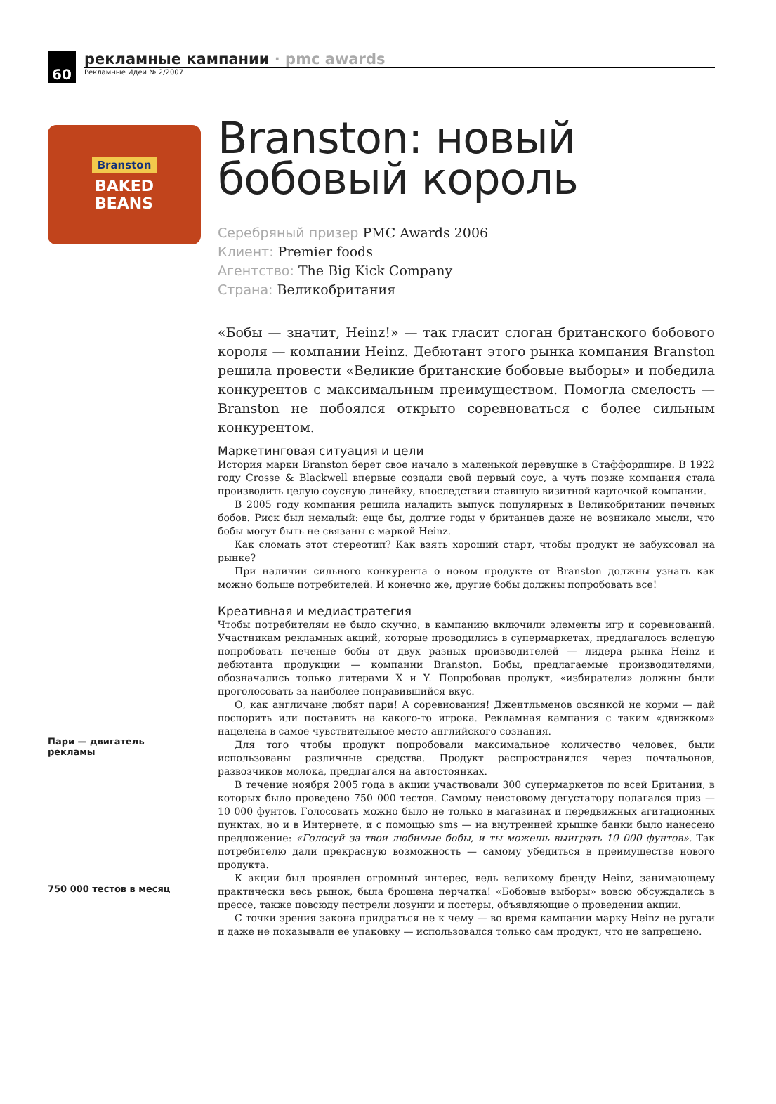60
рекламные кампании · pmc awards
Рекламные Идеи № 2/2007
Branston
BAKED
BEANS
Пари — двигатель
рекламы
750 000 тестов в месяц
Branston: новый бобовый король
Серебряный призер PMC Awards 2006
Клиент: Premier foods
Агентство: The Big Kick Company
Страна: Великобритания
«Бобы — значит, Heinz!» — так гласит слоган британского бобового короля — компании Heinz. Дебютант этого рынка компания Branston решила провести «Великие британские бобовые выборы» и победила конкурентов с максимальным преимуществом. Помогла смелость — Branston не побоялся открыто соревноваться с более сильным конкурентом.
Маркетинговая ситуация и цели
История марки Branston берет свое начало в маленькой деревушке в Стаффордшире. В 1922 году Crosse & Blackwell впервые создали свой первый соус, а чуть позже компания стала производить целую соусную линейку, впоследствии ставшую визитной карточкой компании.
В 2005 году компания решила наладить выпуск популярных в Великобритании печеных бобов. Риск был немалый: еще бы, долгие годы у британцев даже не возникало мысли, что бобы могут быть не связаны с маркой Heinz.
Как сломать этот стереотип? Как взять хороший старт, чтобы продукт не забуксовал на рынке?
При наличии сильного конкурента о новом продукте от Branston должны узнать как можно больше потребителей. И конечно же, другие бобы должны попробовать все!
Креативная и медиастратегия
Чтобы потребителям не было скучно, в кампанию включили элементы игр и соревнований. Участникам рекламных акций, которые проводились в супермаркетах, предлагалось вслепую попробовать печеные бобы от двух разных производителей — лидера рынка Heinz и дебютанта продукции — компании Branston. Бобы, предлагаемые производителями, обозначались только литерами X и Y. Попробовав продукт, «избиратели» должны были проголосовать за наиболее понравившийся вкус.
О, как англичане любят пари! А соревнования! Джентльменов овсянкой не корми — дай поспорить или поставить на какого-то игрока. Рекламная кампания с таким «движком» нацелена в самое чувствительное место английского сознания.
Для того чтобы продукт попробовали максимальное количество человек, были использованы различные средства. Продукт распространялся через почтальонов, развозчиков молока, предлагался на автостоянках.
В течение ноября 2005 года в акции участвовали 300 супермаркетов по всей Британии, в которых было проведено 750 000 тестов. Самому неистовому дегустатору полагался приз — 10 000 фунтов. Голосовать можно было не только в магазинах и передвижных агитационных пунктах, но и в Интернете, и с помощью sms — на внутренней крышке банки было нанесено предложение: «Голосуй за твои любимые бобы, и ты можешь выиграть 10 000 фунтов». Так потребителю дали прекрасную возможность — самому убедиться в преимуществе нового продукта.
К акции был проявлен огромный интерес, ведь великому бренду Heinz, занимающему практически весь рынок, была брошена перчатка! «Бобовые выборы» вовсю обсуждались в прессе, также повсюду пестрели лозунги и постеры, объявляющие о проведении акции.
С точки зрения закона придраться не к чему — во время кампании марку Heinz не ругали и даже не показывали ее упаковку — использовался только сам продукт, что не запрещено.